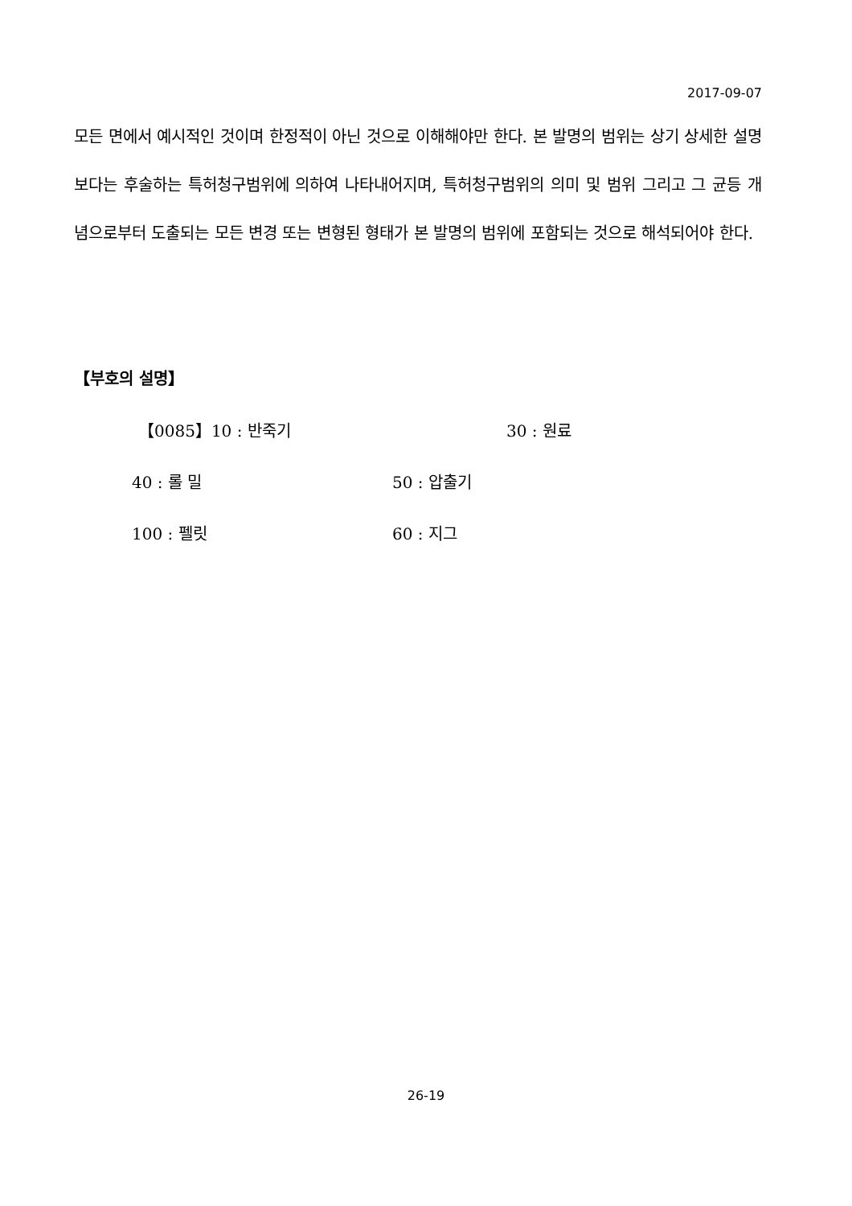2017-09-07
모든 면에서 예시적인 것이며 한정적이 아닌 것으로 이해해야만 한다. 본 발명의 범위는 상기 상세한 설명보다는 후술하는 특허청구범위에 의하여 나타내어지며, 특허청구범위의 의미 및 범위 그리고 그 균등 개념으로부터 도출되는 모든 변경 또는 변형된 형태가 본 발명의 범위에 포함되는 것으로 해석되어야 한다.
【부호의 설명】
【0085】10 : 반죽기 30 : 원료
40 : 롤 밀 50 : 압출기
100 : 펠릿 60 : 지그
26-19